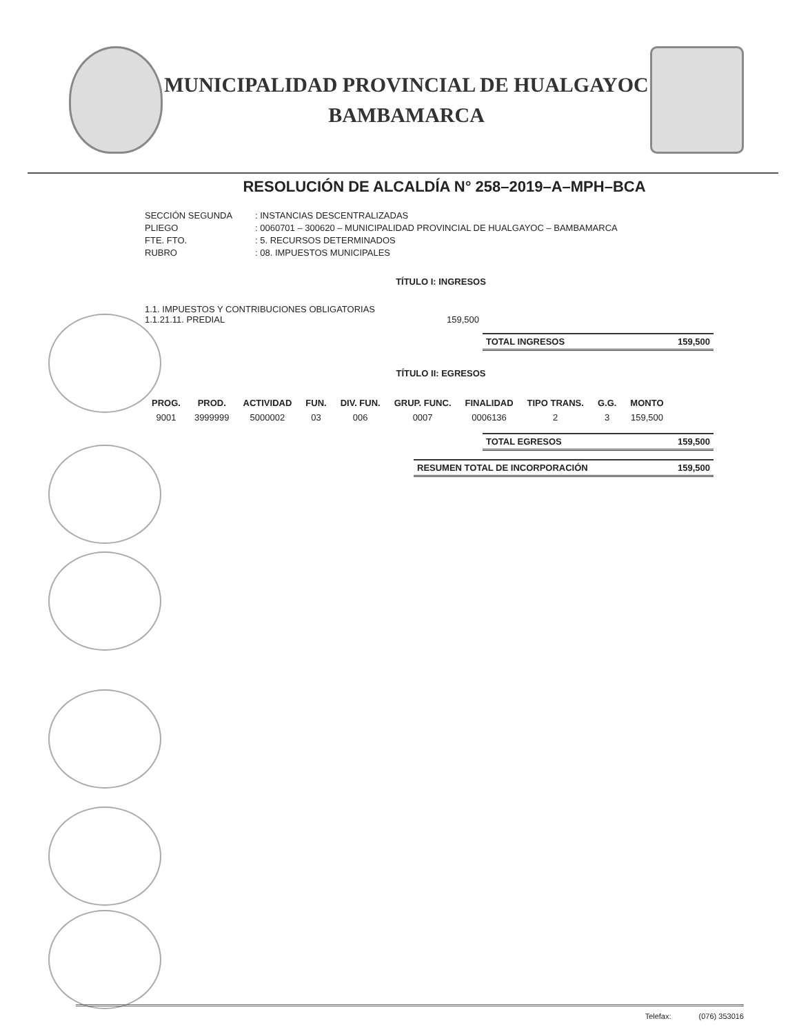MUNICIPALIDAD PROVINCIAL DE HUALGAYOC
BAMBAMARCA
RESOLUCIÓN DE ALCALDÍA N° 258–2019–A–MPH–BCA
SECCIÓN SEGUNDA: INSTANCIAS DESCENTRALIZADAS PLIEGO: 0060701 – 300620 – MUNICIPALIDAD PROVINCIAL DE HUALGAYOC – BAMBAMARCA FTE. FTO.: 5. RECURSOS DETERMINADOS RUBRO: 08. IMPUESTOS MUNICIPALES
TÍTULO I: INGRESOS
1.1. IMPUESTOS Y CONTRIBUCIONES OBLIGATORIAS
1.1.21.11. PREDIAL 159,500
TOTAL INGRESOS 159,500
TÍTULO II: EGRESOS
| PROG. | PROD. | ACTIVIDAD | FUN. | DIV. FUN. | GRUP. FUNC. | FINALIDAD | TIPO TRANS. | G.G. | MONTO |
| --- | --- | --- | --- | --- | --- | --- | --- | --- | --- |
| 9001 | 3999999 | 5000002 | 03 | 006 | 0007 | 0006136 | 2 | 3 | 159,500 |
TOTAL EGRESOS 159,500
RESUMEN TOTAL DE INCORPORACIÓN 159,500
Telefax: (076) 353016